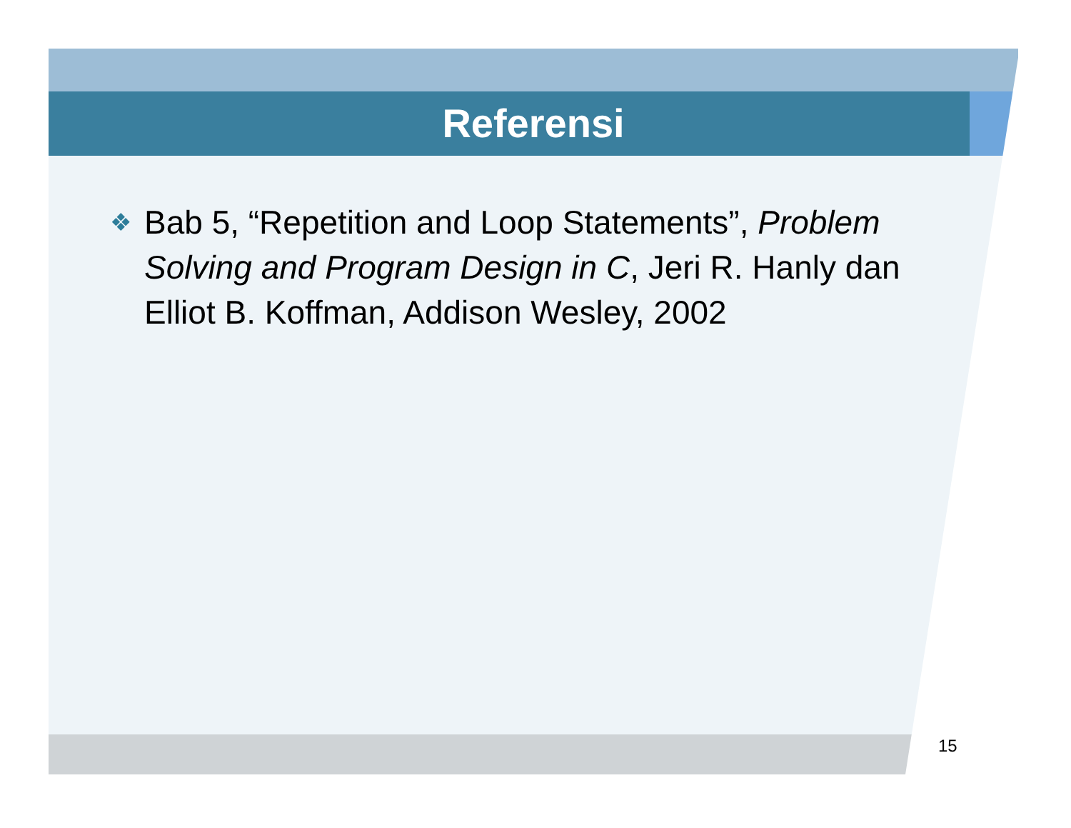Referensi
❖ Bab 5, “Repetition and Loop Statements”, Problem Solving and Program Design in C, Jeri R. Hanly dan Elliot B. Koffman, Addison Wesley, 2002
15